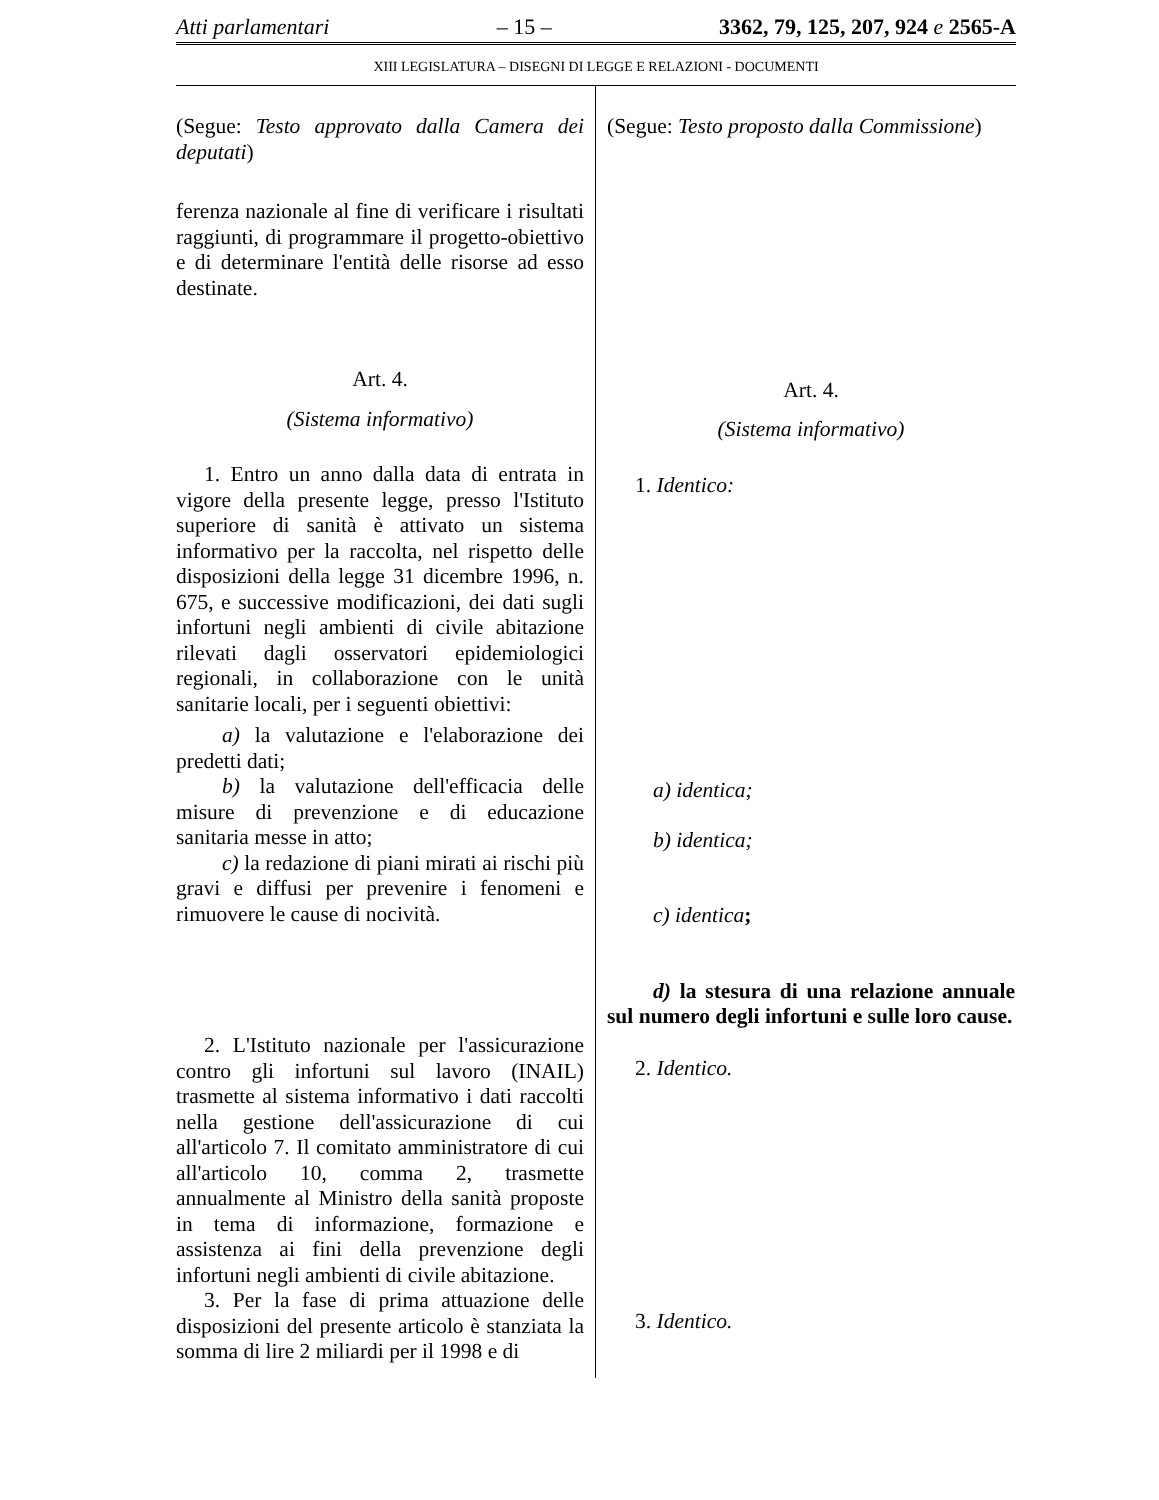Atti parlamentari – 15 – 3362, 79, 125, 207, 924 e 2565-A
XIII LEGISLATURA – DISEGNI DI LEGGE E RELAZIONI - DOCUMENTI
(Segue: Testo approvato dalla Camera dei deputati)
ferenza nazionale al fine di verificare i risultati raggiunti, di programmare il progetto-obiettivo e di determinare l'entità delle risorse ad esso destinate.
Art. 4.
(Sistema informativo)
1. Entro un anno dalla data di entrata in vigore della presente legge, presso l'Istituto superiore di sanità è attivato un sistema informativo per la raccolta, nel rispetto delle disposizioni della legge 31 dicembre 1996, n. 675, e successive modificazioni, dei dati sugli infortuni negli ambienti di civile abitazione rilevati dagli osservatori epidemiologici regionali, in collaborazione con le unità sanitarie locali, per i seguenti obiettivi:
a) la valutazione e l'elaborazione dei predetti dati;
b) la valutazione dell'efficacia delle misure di prevenzione e di educazione sanitaria messe in atto;
c) la redazione di piani mirati ai rischi più gravi e diffusi per prevenire i fenomeni e rimuovere le cause di nocività.
2. L'Istituto nazionale per l'assicurazione contro gli infortuni sul lavoro (INAIL) trasmette al sistema informativo i dati raccolti nella gestione dell'assicurazione di cui all'articolo 7. Il comitato amministratore di cui all'articolo 10, comma 2, trasmette annualmente al Ministro della sanità proposte in tema di informazione, formazione e assistenza ai fini della prevenzione degli infortuni negli ambienti di civile abitazione.
3. Per la fase di prima attuazione delle disposizioni del presente articolo è stanziata la somma di lire 2 miliardi per il 1998 e di
(Segue: Testo proposto dalla Commissione)
Art. 4.
(Sistema informativo)
1. Identico:
a) identica;
b) identica;
c) identica;
d) la stesura di una relazione annuale sul numero degli infortuni e sulle loro cause.
2. Identico.
3. Identico.